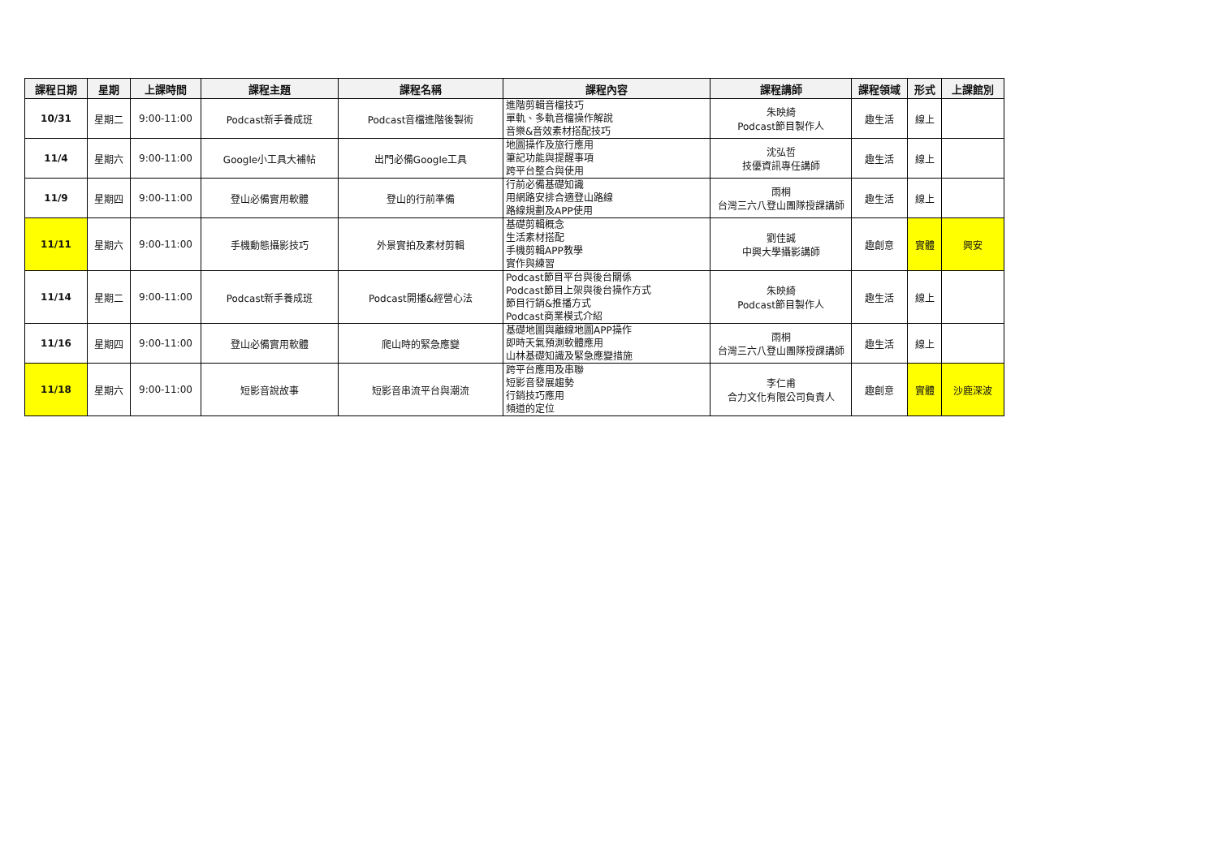| 課程日期 | 星期 | 上課時間 | 課程主題 | 課程名稱 | 課程內容 | 課程講師 | 課程領域 | 形式 | 上課館別 |
| --- | --- | --- | --- | --- | --- | --- | --- | --- | --- |
| 10/31 | 星期二 | 9:00-11:00 | Podcast新手養成班 | Podcast音檔進階後製術 | 進階剪輯音檔技巧 單軌、多軌音檔操作解說 音樂&音效素材搭配技巧 | 朱映綺 Podcast節目製作人 | 趣生活 | 線上 | |
| 11/4 | 星期六 | 9:00-11:00 | Google小工具大補帖 | 出門必備Google工具 | 地圖操作及旅行應用 筆記功能與提醒事項 跨平台整合與使用 | 沈弘哲 技優資訊專任講師 | 趣生活 | 線上 | |
| 11/9 | 星期四 | 9:00-11:00 | 登山必備實用軟體 | 登山的行前準備 | 行前必備基礎知識 用網路安排合適登山路線 路線規劃及APP使用 | 雨桐 台灣三六八登山團隊授課講師 | 趣生活 | 線上 | |
| 11/11 | 星期六 | 9:00-11:00 | 手機動態攝影技巧 | 外景實拍及素材剪輯 | 基礎剪輯概念 生活素材搭配 手機剪輯APP教學 實作與練習 | 劉佳誠 中興大學攝影講師 | 趣創意 | 實體 | 興安 |
| 11/14 | 星期二 | 9:00-11:00 | Podcast新手養成班 | Podcast開播&經營心法 | Podcast節目平台與後台關係 Podcast節目上架與後台操作方式 節目行銷&推播方式 Podcast商業模式介紹 | 朱映綺 Podcast節目製作人 | 趣生活 | 線上 | |
| 11/16 | 星期四 | 9:00-11:00 | 登山必備實用軟體 | 爬山時的緊急應變 | 基礎地圖與離線地圖APP操作 即時天氣預測軟體應用 山林基礎知識及緊急應變措施 | 雨桐 台灣三六八登山團隊授課講師 | 趣生活 | 線上 | |
| 11/18 | 星期六 | 9:00-11:00 | 短影音說故事 | 短影音串流平台與潮流 | 跨平台應用及串聯 短影音發展趨勢 行銷技巧應用 頻道的定位 | 李仁甫 合力文化有限公司負責人 | 趣創意 | 實體 | 沙鹿深波 |